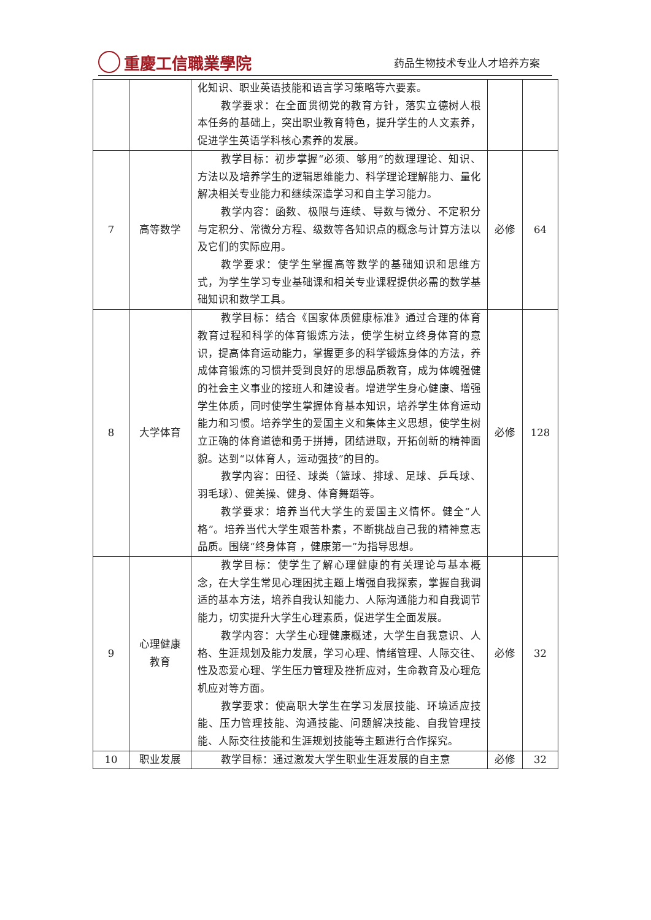重慶工信職業學院
药品生物技术专业人才培养方案
| | | 化知识、职业英语技能和语言学习策略等六要素。 教学要求：在全面贯彻党的教育方针，落实立德树人根本任务的基础上，突出职业教育特色，提升学生的人文素养，促进学生英语学科核心素养的发展。 | | |
| 7 | 高等数学 | 教学目标：初步掌握“必须、够用”的数理理论、知识、方法以及培养学生的逻辑思维能力、科学理论理解能力、量化解决相关专业能力和继续深造学习和自主学习能力。 教学内容：函数、极限与连续、导数与微分、不定积分与定积分、常微分方程、级数等各知识点的概念与计算方法以及它们的实际应用。 教学要求：使学生掌握高等数学的基础知识和思维方式，为学生学习专业基础课和相关专业课程提供必需的数学基础知识和数学工具。 | 必修 | 64 |
| 8 | 大学体育 | 教学目标：结合《国家体质健康标准》通过合理的体育教育过程和科学的体育锻炼方法，使学生树立终身体育的意识，提高体育运动能力，掌握更多的科学锻炼身体的方法，养成体育锻炼的习惯并受到良好的思想品质教育，成为体魄强健的社会主义事业的接班人和建设者。增进学生身心健康、增强学生体质，同时使学生掌握体育基本知识，培养学生体育运动能力和习惯。培养学生的爱国主义和集体主义思想，使学生树立正确的体育道德和勇于拼搏，团结进取，开拓创新的精神面貌。达到“以体育人，运动强技”的目的。 教学内容：田径、球类（篮球、排球、足球、乒乓球、羽毛球）、健美操、健身、体育舞蹈等。 教学要求：培养当代大学生的爱国主义情怀。健全“人格”。培养当代大学生艰苦朴素，不断挑战自己我的精神意志品质。围绕“终身体育 ，健康第一”为指导思想。 | 必修 | 128 |
| 9 | 心理健康 教育 | 教学目标：使学生了解心理健康的有关理论与基本概念，在大学生常见心理困扰主题上增强自我探索，掌握自我调适的基本方法，培养自我认知能力、人际沟通能力和自我调节能力，切实提升大学生心理素质，促进学生全面发展。 教学内容：大学生心理健康概述，大学生自我意识、人格、生涯规划及能力发展，学习心理、情绪管理、人际交往、性及恋爱心理、学生压力管理及挫折应对，生命教育及心理危机应对等方面。 教学要求：使高职大学生在学习发展技能、环境适应技能、压力管理技能、沟通技能、问题解决技能、自我管理技能、人际交往技能和生涯规划技能等主题进行合作探究。 | 必修 | 32 |
| 10 | 职业发展 | 教学目标：通过激发大学生职业生涯发展的自主意 | 必修 | 32 |